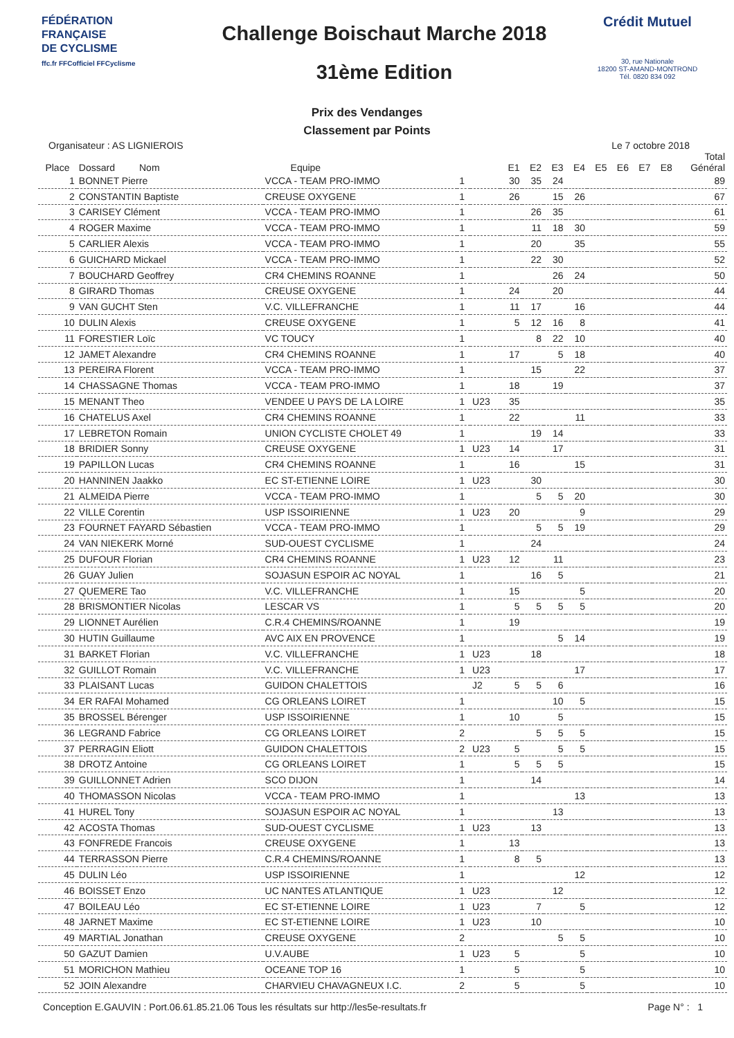FÉDÉRATION
FRANÇAISE
DE CYCLISME
ffc.fr FFCofficiel FFCyclisme
Challenge Boischaut Marche 2018
31ème Edition
Crédit Mutuel
30, rue Nationale
18200 ST-AMAND-MONTROND
Tél. 0820 834 092
Prix des Vendanges
Classement par Points
Organisateur : AS LIGNIEROIS Le 7 octobre 2018
| Place | Dossard Nom | Equipe | | | E1 | E2 | E3 | E4 | E5 | E6 | E7 | E8 | Total Général |
| --- | --- | --- | --- | --- | --- | --- | --- | --- | --- | --- | --- | --- | --- |
| 1 | BONNET Pierre | VCCA - TEAM PRO-IMMO | 1 | | 30 | 35 | 24 | | | | | | 89 |
| 2 | CONSTANTIN Baptiste | CREUSE OXYGENE | 1 | | 26 | | 15 | 26 | | | | | 67 |
| 3 | CARISEY Clément | VCCA - TEAM PRO-IMMO | 1 | | | 26 | 35 | | | | | | 61 |
| 4 | ROGER Maxime | VCCA - TEAM PRO-IMMO | 1 | | | 11 | 18 | 30 | | | | | 59 |
| 5 | CARLIER Alexis | VCCA - TEAM PRO-IMMO | 1 | | | 20 | | 35 | | | | | 55 |
| 6 | GUICHARD Mickael | VCCA - TEAM PRO-IMMO | 1 | | | 22 | 30 | | | | | | 52 |
| 7 | BOUCHARD Geoffrey | CR4 CHEMINS ROANNE | 1 | | | | 26 | 24 | | | | | 50 |
| 8 | GIRARD Thomas | CREUSE OXYGENE | 1 | | 24 | | 20 | | | | | | 44 |
| 9 | VAN GUCHT Sten | V.C. VILLEFRANCHE | 1 | | 11 | 17 | | 16 | | | | | 44 |
| 10 | DULIN Alexis | CREUSE OXYGENE | 1 | | 5 | 12 | 16 | 8 | | | | | 41 |
| 11 | FORESTIER Loïc | VC TOUCY | 1 | | | 8 | 22 | 10 | | | | | 40 |
| 12 | JAMET Alexandre | CR4 CHEMINS ROANNE | 1 | | 17 | | 5 | 18 | | | | | 40 |
| 13 | PEREIRA Florent | VCCA - TEAM PRO-IMMO | 1 | | | 15 | | 22 | | | | | 37 |
| 14 | CHASSAGNE Thomas | VCCA - TEAM PRO-IMMO | 1 | | 18 | | 19 | | | | | | 37 |
| 15 | MENANT Theo | VENDEE U PAYS DE LA LOIRE | 1 | U23 | 35 | | | | | | | | 35 |
| 16 | CHATELUS Axel | CR4 CHEMINS ROANNE | 1 | | 22 | | | 11 | | | | | 33 |
| 17 | LEBRETON Romain | UNION CYCLISTE CHOLET 49 | 1 | | | 19 | 14 | | | | | | 33 |
| 18 | BRIDIER Sonny | CREUSE OXYGENE | 1 | U23 | 14 | | 17 | | | | | | 31 |
| 19 | PAPILLON Lucas | CR4 CHEMINS ROANNE | 1 | | 16 | | | 15 | | | | | 31 |
| 20 | HANNINEN Jaakko | EC ST-ETIENNE LOIRE | 1 | U23 | | 30 | | | | | | | 30 |
| 21 | ALMEIDA Pierre | VCCA - TEAM PRO-IMMO | 1 | | | 5 | 5 | 20 | | | | | 30 |
| 22 | VILLE Corentin | USP ISSOIRIENNE | 1 | U23 | 20 | | | 9 | | | | | 29 |
| 23 | FOURNET FAYARD Sébastien | VCCA - TEAM PRO-IMMO | 1 | | | 5 | 5 | 19 | | | | | 29 |
| 24 | VAN NIEKERK Morné | SUD-OUEST CYCLISME | 1 | | | 24 | | | | | | | 24 |
| 25 | DUFOUR Florian | CR4 CHEMINS ROANNE | 1 | U23 | 12 | | 11 | | | | | | 23 |
| 26 | GUAY Julien | SOJASUN ESPOIR AC NOYAL | 1 | | | 16 | 5 | | | | | | 21 |
| 27 | QUEMERE Tao | V.C. VILLEFRANCHE | 1 | | 15 | | | 5 | | | | | 20 |
| 28 | BRISMONTIER Nicolas | LESCAR VS | 1 | | 5 | 5 | 5 | 5 | | | | | 20 |
| 29 | LIONNET Aurélien | C.R.4 CHEMINS/ROANNE | 1 | | 19 | | | | | | | | 19 |
| 30 | HUTIN Guillaume | AVC AIX EN PROVENCE | 1 | | | | 5 | 14 | | | | | 19 |
| 31 | BARKET Florian | V.C. VILLEFRANCHE | 1 | U23 | | 18 | | | | | | | 18 |
| 32 | GUILLOT Romain | V.C. VILLEFRANCHE | 1 | U23 | | | | 17 | | | | | 17 |
| 33 | PLAISANT Lucas | GUIDON CHALETTOIS | | J2 | 5 | 5 | 6 | | | | | | 16 |
| 34 | ER RAFAI Mohamed | CG ORLEANS LOIRET | 1 | | | | 10 | 5 | | | | | 15 |
| 35 | BROSSEL Bérenger | USP ISSOIRIENNE | 1 | | 10 | | 5 | | | | | | 15 |
| 36 | LEGRAND Fabrice | CG ORLEANS LOIRET | 2 | | | 5 | 5 | 5 | | | | | 15 |
| 37 | PERRAGIN Eliott | GUIDON CHALETTOIS | 2 | U23 | 5 | | 5 | 5 | | | | | 15 |
| 38 | DROTZ Antoine | CG ORLEANS LOIRET | 1 | | 5 | 5 | 5 | | | | | | 15 |
| 39 | GUILLONNET Adrien | SCO DIJON | 1 | | | 14 | | | | | | | 14 |
| 40 | THOMASSON Nicolas | VCCA - TEAM PRO-IMMO | 1 | | | | | 13 | | | | | 13 |
| 41 | HUREL Tony | SOJASUN ESPOIR AC NOYAL | 1 | | | | 13 | | | | | | 13 |
| 42 | ACOSTA Thomas | SUD-OUEST CYCLISME | 1 | U23 | | 13 | | | | | | | 13 |
| 43 | FONFREDE Francois | CREUSE OXYGENE | 1 | | 13 | | | | | | | | 13 |
| 44 | TERRASSON Pierre | C.R.4 CHEMINS/ROANNE | 1 | | 8 | 5 | | | | | | | 13 |
| 45 | DULIN Léo | USP ISSOIRIENNE | 1 | | | | | 12 | | | | | 12 |
| 46 | BOISSET Enzo | UC NANTES ATLANTIQUE | 1 | U23 | | | 12 | | | | | | 12 |
| 47 | BOILEAU Léo | EC ST-ETIENNE LOIRE | 1 | U23 | | 7 | | 5 | | | | | 12 |
| 48 | JARNET Maxime | EC ST-ETIENNE LOIRE | 1 | U23 | | 10 | | | | | | | 10 |
| 49 | MARTIAL Jonathan | CREUSE OXYGENE | 2 | | | | 5 | 5 | | | | | 10 |
| 50 | GAZUT Damien | U.V.AUBE | 1 | U23 | 5 | | | 5 | | | | | 10 |
| 51 | MORICHON Mathieu | OCEANE TOP 16 | 1 | | 5 | | | 5 | | | | | 10 |
| 52 | JOIN Alexandre | CHARVIEU CHAVAGNEUX I.C. | 2 | | 5 | | | 5 | | | | | 10 |
Conception E.GAUVIN : Port.06.61.85.21.06 Tous les résultats sur http://les5e-resultats.fr Page N° : 1